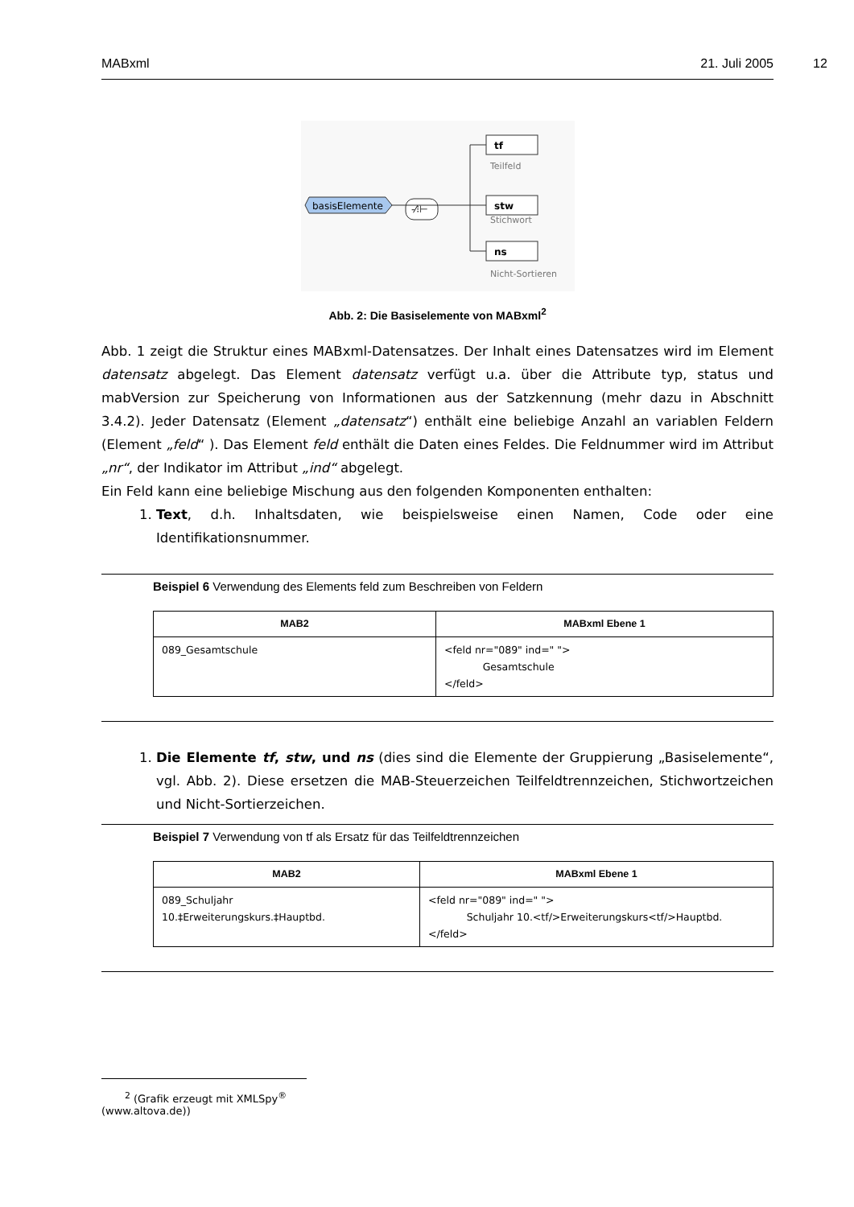MABxml 21. Juli 2005 12
basisElemente
-⁄⁝⊢
tf
Teilfeld
stw
Stichwort
ns
Nicht-Sortieren
Abb. 2: Die Basiselemente von MABxml<sup>2</sup>
Abb. 1 zeigt die Struktur eines MABxml-Datensatzes. Der Inhalt eines Datensatzes wird im Element datensatz abgelegt. Das Element datensatz verfügt u.a. über die Attribute typ, status und mabVersion zur Speicherung von Informationen aus der Satzkennung (mehr dazu in Abschnitt 3.4.2). Jeder Datensatz (Element „datensatz“) enthält eine beliebige Anzahl an variablen Feldern (Element „feld“ ). Das Element feld enthält die Daten eines Feldes. Die Feldnummer wird im Attribut „nr“, der Indikator im Attribut „ind“ abgelegt.
Ein Feld kann eine beliebige Mischung aus den folgenden Komponenten enthalten:
1. Text, d.h. Inhaltsdaten, wie beispielsweise einen Namen, Code oder eine Identifikationsnummer.
Beispiel 6 Verwendung des Elements feld zum Beschreiben von Feldern
| MAB2 | MABxml Ebene 1 |
| --- | --- |
| 089_Gesamtschule | <feld nr="089" ind=" "> Gesamtschule </feld> |
1. Die Elemente tf, stw, und ns (dies sind die Elemente der Gruppierung „Basiselemente“, vgl. Abb. 2). Diese ersetzen die MAB-Steuerzeichen Teilfeldtrennzeichen, Stichwortzeichen und Nicht-Sortierzeichen.
Beispiel 7 Verwendung von tf als Ersatz für das Teilfeldtrennzeichen
| MAB2 | MABxml Ebene 1 |
| --- | --- |
| 089_Schuljahr 10.‡Erweiterungskurs.‡Hauptbd. | <feld nr="089" ind=" "> Schuljahr 10.<tf/>Erweiterungskurs<tf/>Hauptbd. </feld> |
<sup>2</sup> (Grafik erzeugt mit XMLSpy<sup>®</sup> (www.altova.de))